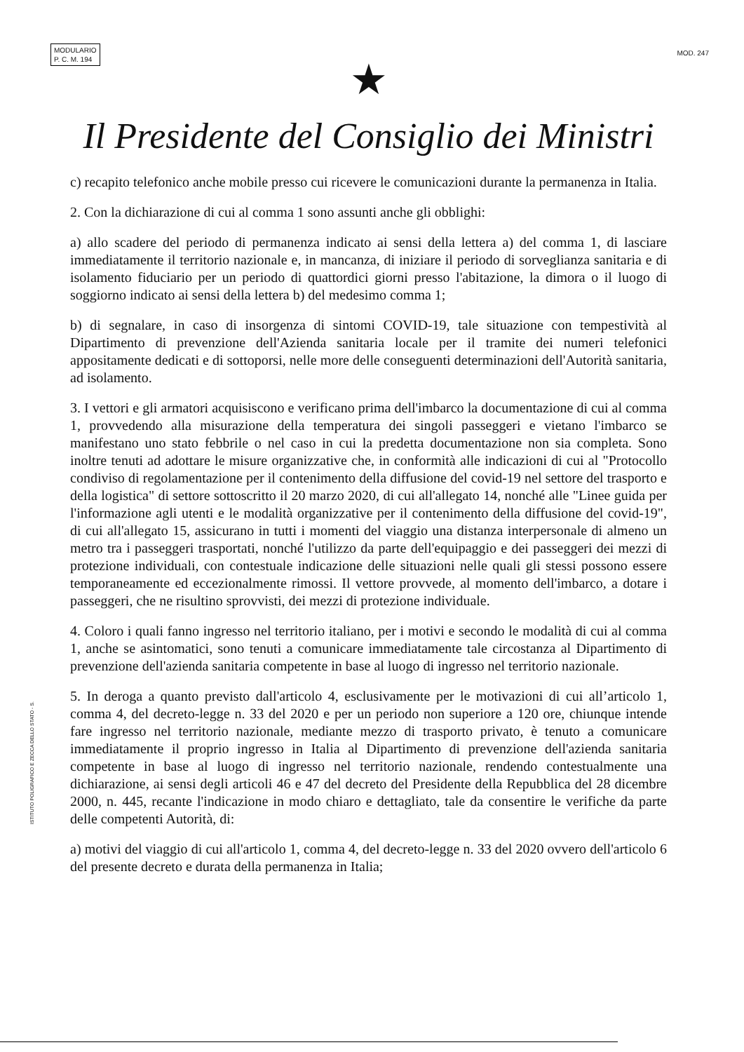MODULARIO
P. C. M. 194
MOD. 247
★
Il Presidente del Consiglio dei Ministri
c) recapito telefonico anche mobile presso cui ricevere le comunicazioni durante la permanenza in Italia.
2. Con la dichiarazione di cui al comma 1 sono assunti anche gli obblighi:
a) allo scadere del periodo di permanenza indicato ai sensi della lettera a) del comma 1, di lasciare immediatamente il territorio nazionale e, in mancanza, di iniziare il periodo di sorveglianza sanitaria e di isolamento fiduciario per un periodo di quattordici giorni presso l'abitazione, la dimora o il luogo di soggiorno indicato ai sensi della lettera b) del medesimo comma 1;
b) di segnalare, in caso di insorgenza di sintomi COVID-19, tale situazione con tempestività al Dipartimento di prevenzione dell'Azienda sanitaria locale per il tramite dei numeri telefonici appositamente dedicati e di sottoporsi, nelle more delle conseguenti determinazioni dell'Autorità sanitaria, ad isolamento.
3. I vettori e gli armatori acquisiscono e verificano prima dell'imbarco la documentazione di cui al comma 1, provvedendo alla misurazione della temperatura dei singoli passeggeri e vietano l'imbarco se manifestano uno stato febbrile o nel caso in cui la predetta documentazione non sia completa. Sono inoltre tenuti ad adottare le misure organizzative che, in conformità alle indicazioni di cui al "Protocollo condiviso di regolamentazione per il contenimento della diffusione del covid-19 nel settore del trasporto e della logistica" di settore sottoscritto il 20 marzo 2020, di cui all'allegato 14, nonché alle "Linee guida per l'informazione agli utenti e le modalità organizzative per il contenimento della diffusione del covid-19", di cui all'allegato 15, assicurano in tutti i momenti del viaggio una distanza interpersonale di almeno un metro tra i passeggeri trasportati, nonché l'utilizzo da parte dell'equipaggio e dei passeggeri dei mezzi di protezione individuali, con contestuale indicazione delle situazioni nelle quali gli stessi possono essere temporaneamente ed eccezionalmente rimossi. Il vettore provvede, al momento dell'imbarco, a dotare i passeggeri, che ne risultino sprovvisti, dei mezzi di protezione individuale.
4. Coloro i quali fanno ingresso nel territorio italiano, per i motivi e secondo le modalità di cui al comma 1, anche se asintomatici, sono tenuti a comunicare immediatamente tale circostanza al Dipartimento di prevenzione dell'azienda sanitaria competente in base al luogo di ingresso nel territorio nazionale.
5. In deroga a quanto previsto dall'articolo 4, esclusivamente per le motivazioni di cui all’articolo 1, comma 4, del decreto-legge n. 33 del 2020 e per un periodo non superiore a 120 ore, chiunque intende fare ingresso nel territorio nazionale, mediante mezzo di trasporto privato, è tenuto a comunicare immediatamente il proprio ingresso in Italia al Dipartimento di prevenzione dell'azienda sanitaria competente in base al luogo di ingresso nel territorio nazionale, rendendo contestualmente una dichiarazione, ai sensi degli articoli 46 e 47 del decreto del Presidente della Repubblica del 28 dicembre 2000, n. 445, recante l'indicazione in modo chiaro e dettagliato, tale da consentire le verifiche da parte delle competenti Autorità, di:
a) motivi del viaggio di cui all'articolo 1, comma 4, del decreto-legge n. 33 del 2020 ovvero dell'articolo 6 del presente decreto e durata della permanenza in Italia;
ISTITUTO POLIGRAFICO E ZECCA DELLO STATO - S.